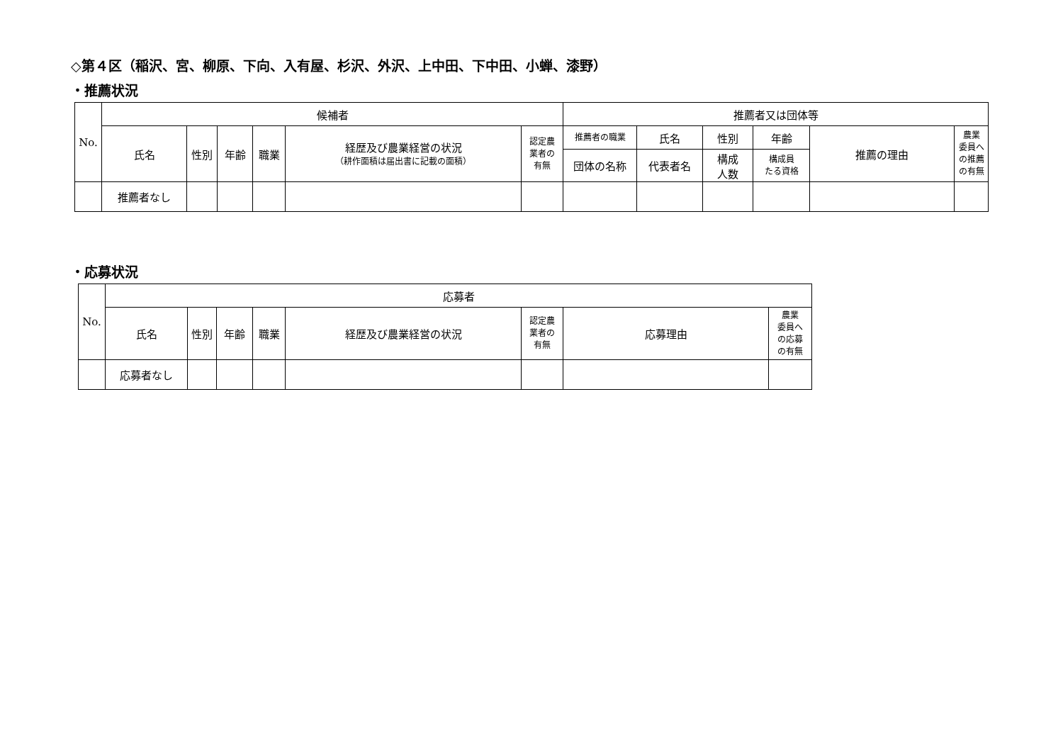◇第４区（稲沢、宮、柳原、下向、入有屋、杉沢、外沢、上中田、下中田、小蝉、漆野）
・推薦状況
| No. | 候補者 | | | | | | 推薦者又は団体等 | | | | | |
| --- | --- | --- | --- | --- | --- | --- | --- | --- | --- | --- | --- | --- |
| | 氏名 | 性別 | 年齢 | 職業 | 経歴及び農業経営の状況 （耕作面積は届出書に記載の面積） | 認定農 業者の 有無 | 推薦者の職業 | 氏名 | 性別 | 年齢 | 推薦の理由 | 農業 委員へ の推薦 の有無 |
| | | | | | | | 団体の名称 | 代表者名 | 構成 人数 | 構成員 たる資格 | | |
| | 推薦者なし | | | | | | | | | | | |
・応募状況
| No. | 応募者 | | | | | | | |
| --- | --- | --- | --- | --- | --- | --- | --- | --- |
| | 氏名 | 性別 | 年齢 | 職業 | 経歴及び農業経営の状況 | 認定農 業者の 有無 | 応募理由 | 農業 委員へ の応募 の有無 |
| | 応募者なし | | | | | | | |